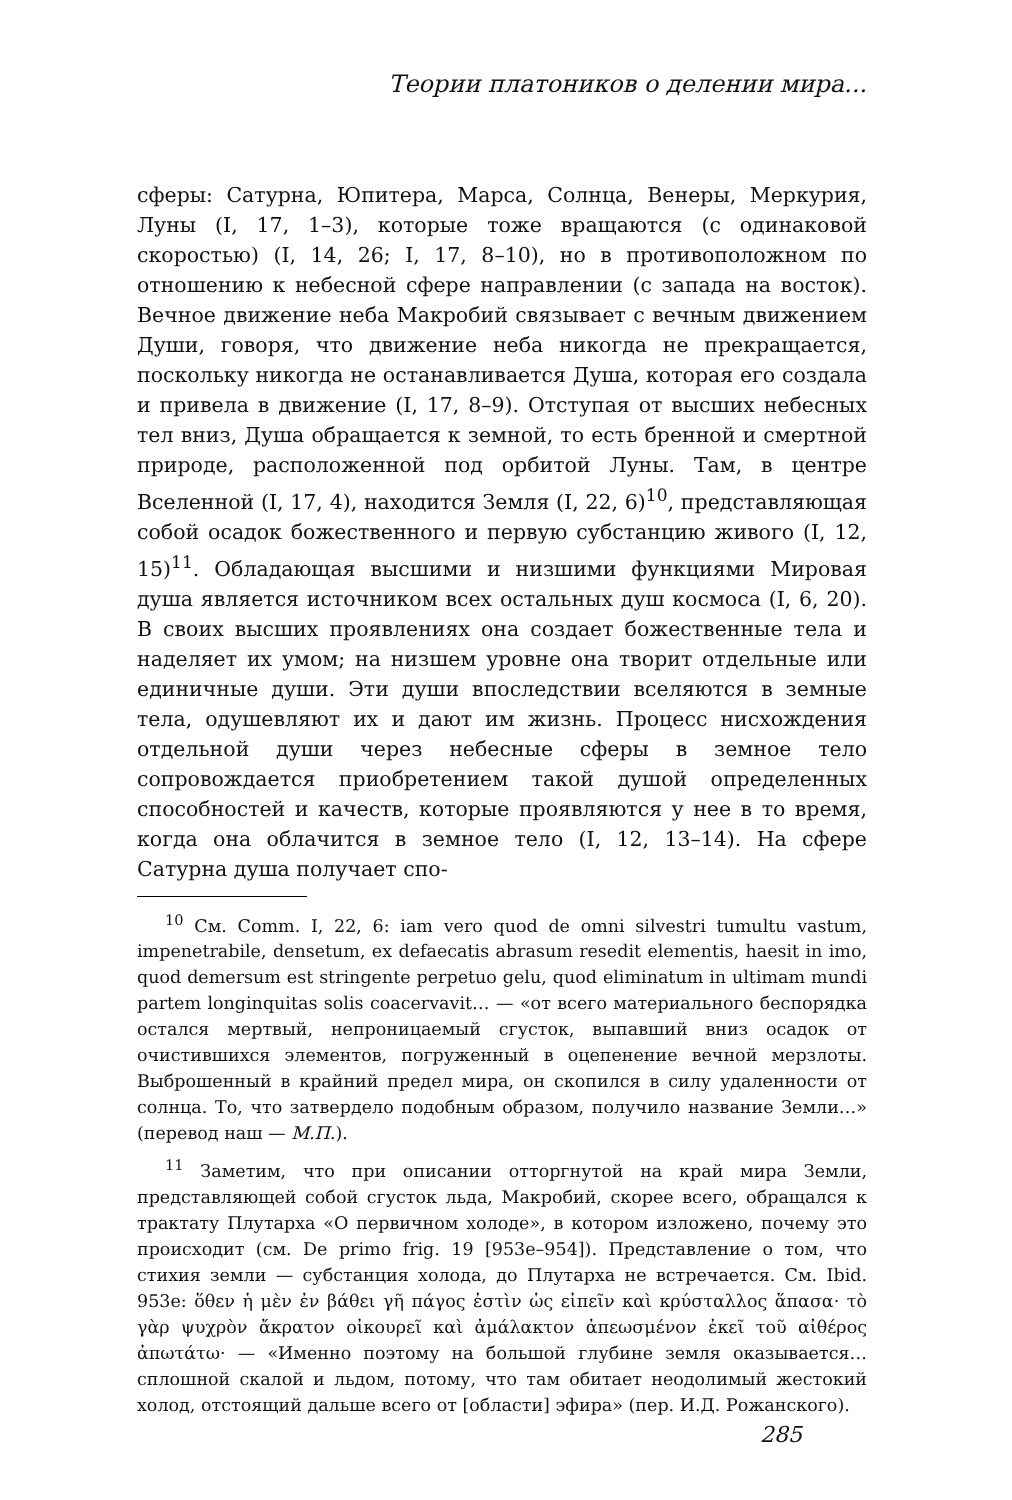Теории платоников о делении мира...
сферы: Сатурна, Юпитера, Марса, Солнца, Венеры, Меркурия, Луны (I, 17, 1–3), которые тоже вращаются (с одинаковой скоростью) (I, 14, 26; I, 17, 8–10), но в противоположном по отношению к небесной сфере направлении (с запада на восток). Вечное движение неба Макробий связывает с вечным движением Души, говоря, что движение неба никогда не прекращается, поскольку никогда не останавливается Душа, которая его создала и привела в движение (I, 17, 8–9). Отступая от высших небесных тел вниз, Душа обращается к земной, то есть бренной и смертной природе, расположенной под орбитой Луны. Там, в центре Вселенной (I, 17, 4), находится Земля (I, 22, 6)<sup>10</sup>, представляющая собой осадок божественного и первую субстанцию живого (I, 12, 15)<sup>11</sup>. Обладающая высшими и низшими функциями Мировая душа является источником всех остальных душ космоса (I, 6, 20). В своих высших проявлениях она создает божественные тела и наделяет их умом; на низшем уровне она творит отдельные или единичные души. Эти души впоследствии вселяются в земные тела, одушевляют их и дают им жизнь. Процесс нисхождения отдельной души через небесные сферы в земное тело сопровождается приобретением такой душой определенных способностей и качеств, которые проявляются у нее в то время, когда она облачится в земное тело (I, 12, 13–14). На сфере Сатурна душа получает спо-
<sup>10</sup> См. Comm. I, 22, 6: iam vero quod de omni silvestri tumultu vastum, impenetrabile, densetum, ex defaecatis abrasum resedit elementis, haesit in imo, quod demersum est stringente perpetuo gelu, quod eliminatum in ultimam mundi partem longinquitas solis coacervavit… — «от всего материального беспорядка остался мертвый, непроницаемый сгусток, выпавший вниз осадок от очистившихся элементов, погруженный в оцепенение вечной мерзлоты. Выброшенный в крайний предел мира, он скопился в силу удаленности от солнца. То, что затвердело подобным образом, получило название Земли…» (перевод наш — М.П.).
<sup>11</sup> Заметим, что при описании отторгнутой на край мира Земли, представляющей собой сгусток льда, Макробий, скорее всего, обращался к трактату Плутарха «О первичном холоде», в котором изложено, почему это происходит (см. De primo frig. 19 [953e–954]). Представление о том, что стихия земли — субстанция холода, до Плутарха не встречается. См. Ibid. 953e: ὅθεν ἡ μὲν ἐν βάθει γῆ πάγος ἐστὶν ὡς εἰπεῖν καὶ κρύσταλλος ἅπασα· τὸ γὰρ ψυχρὸν ἄκρατον οἰκουρεῖ καὶ ἀμάλακτον ἀπεωσμένον ἐκεῖ τοῦ αἰθέρος ἀπωτάτω· — «Именно поэтому на большой глубине земля оказывается… сплошной скалой и льдом, потому, что там обитает неодолимый жестокий холод, отстоящий дальше всего от [области] эфира» (пер. И.Д. Рожанского).
285